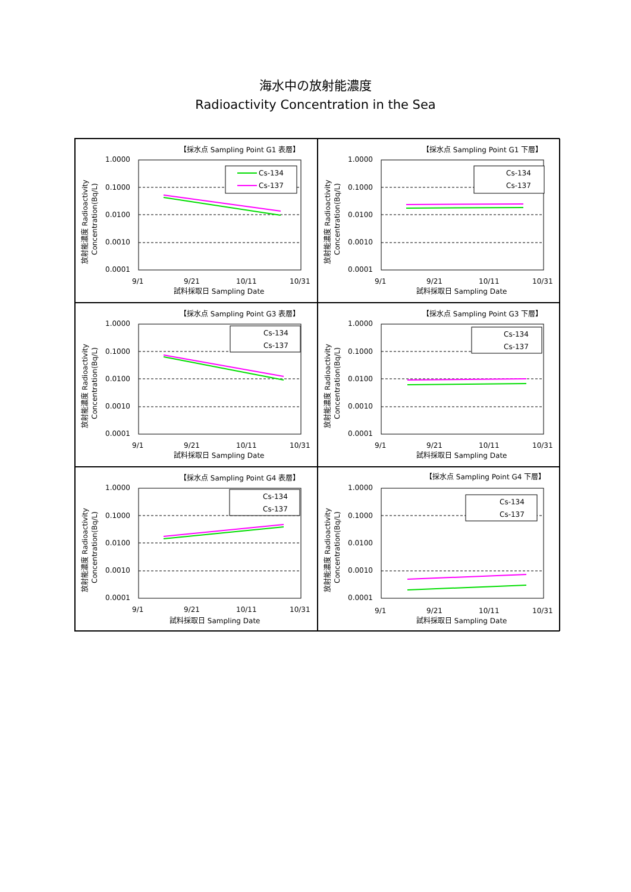海水中の放射能濃度
Radioactivity Concentration in the Sea
【採水点 Sampling Point G1 表層】
放射能濃度 Radioactivity
Concentration(Bq/L)
1.0000
0.1000
0.0100
0.0010
0.0001
Cs-134
Cs-137
9/1
9/21
10/11
10/31
試料採取日 Sampling Date
【採水点 Sampling Point G1 下層】
放射能濃度 Radioactivity
Concentration(Bq/L)
1.0000
0.1000
0.0100
0.0010
0.0001
Cs-134
Cs-137
9/1
9/21
10/11
10/31
試料採取日 Sampling Date
【採水点 Sampling Point G3 表層】
放射能濃度 Radioactivity
Concentration(Bq/L)
1.0000
0.1000
0.0100
0.0010
0.0001
Cs-134
Cs-137
9/1
9/21
10/11
10/31
試料採取日 Sampling Date
【採水点 Sampling Point G3 下層】
放射能濃度 Radioactivity
Concentration(Bq/L)
1.0000
0.1000
0.0100
0.0010
0.0001
Cs-134
Cs-137
9/1
9/21
10/11
10/31
試料採取日 Sampling Date
【採水点 Sampling Point G4 表層】
放射能濃度 Radioactivity
Concentration(Bq/L)
1.0000
0.1000
0.0100
0.0010
0.0001
Cs-134
Cs-137
9/1
9/21
10/11
10/31
試料採取日 Sampling Date
【採水点 Sampling Point G4 下層】
放射能濃度 Radioactivity
Concentration(Bq/L)
1.0000
0.1000
0.0100
0.0010
0.0001
Cs-134
Cs-137
9/1
9/21
10/11
10/31
試料採取日 Sampling Date